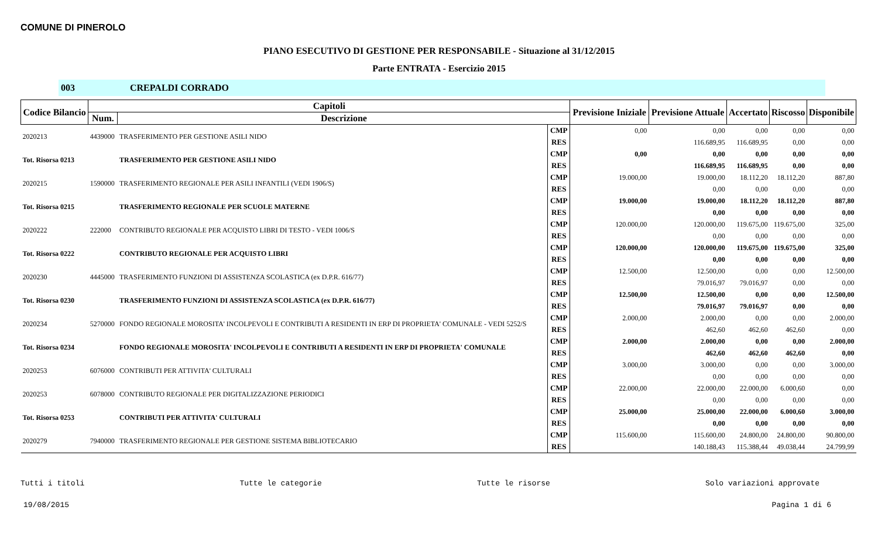COMUNE DI PINEROLO
PIANO ESECUTIVO DI GESTIONE PER RESPONSABILE - Situazione al 31/12/2015
Parte ENTRATA - Esercizio 2015
003 CREPALDI CORRADO
| Codice Bilancio | Capitoli | | | Previsione Iniziale | Previsione Attuale | Accertato | Riscosso | Disponibile |
| --- | --- | --- | --- | --- | --- | --- | --- | --- |
| | Num. | Descrizione | | | | | | |
| 2020213 | 4439000 | TRASFERIMENTO PER GESTIONE ASILI NIDO | CMP | 0,00 | 0,00 | 0,00 | 0,00 | 0,00 |
| | | | RES | | 116.689,95 | 116.689,95 | 0,00 | 0,00 |
| Tot. Risorsa 0213 | | TRASFERIMENTO PER GESTIONE ASILI NIDO | CMP | 0,00 | 0,00 | 0,00 | 0,00 | 0,00 |
| | | | RES | | 116.689,95 | 116.689,95 | 0,00 | 0,00 |
| 2020215 | 1590000 | TRASFERIMENTO REGIONALE PER ASILI INFANTILI (VEDI 1906/S) | CMP | 19.000,00 | 19.000,00 | 18.112,20 | 18.112,20 | 887,80 |
| | | | RES | | 0,00 | 0,00 | 0,00 | 0,00 |
| Tot. Risorsa 0215 | | TRASFERIMENTO REGIONALE PER SCUOLE MATERNE | CMP | 19.000,00 | 19.000,00 | 18.112,20 | 18.112,20 | 887,80 |
| | | | RES | | 0,00 | 0,00 | 0,00 | 0,00 |
| 2020222 | 222000 | CONTRIBUTO REGIONALE PER ACQUISTO LIBRI DI TESTO - VEDI 1006/S | CMP | 120.000,00 | 120.000,00 | 119.675,00 | 119.675,00 | 325,00 |
| | | | RES | | 0,00 | 0,00 | 0,00 | 0,00 |
| Tot. Risorsa 0222 | | CONTRIBUTO REGIONALE PER ACQUISTO LIBRI | CMP | 120.000,00 | 120.000,00 | 119.675,00 | 119.675,00 | 325,00 |
| | | | RES | | 0,00 | 0,00 | 0,00 | 0,00 |
| 2020230 | 4445000 | TRASFERIMENTO FUNZIONI DI ASSISTENZA SCOLASTICA (ex D.P.R. 616/77) | CMP | 12.500,00 | 12.500,00 | 0,00 | 0,00 | 12.500,00 |
| | | | RES | | 79.016,97 | 79.016,97 | 0,00 | 0,00 |
| Tot. Risorsa 0230 | | TRASFERIMENTO FUNZIONI DI ASSISTENZA SCOLASTICA (ex D.P.R. 616/77) | CMP | 12.500,00 | 12.500,00 | 0,00 | 0,00 | 12.500,00 |
| | | | RES | | 79.016,97 | 79.016,97 | 0,00 | 0,00 |
| 2020234 | 5270000 | FONDO REGIONALE MOROSITA' INCOLPEVOLI E CONTRIBUTI A RESIDENTI IN ERP DI PROPRIETA' COMUNALE - VEDI 5252/S | CMP | 2.000,00 | 2.000,00 | 0,00 | 0,00 | 2.000,00 |
| | | | RES | | 462,60 | 462,60 | 462,60 | 0,00 |
| Tot. Risorsa 0234 | | FONDO REGIONALE MOROSITA' INCOLPEVOLI E CONTRIBUTI A RESIDENTI IN ERP DI PROPRIETA' COMUNALE | CMP | 2.000,00 | 2.000,00 | 0,00 | 0,00 | 2.000,00 |
| | | | RES | | 462,60 | 462,60 | 462,60 | 0,00 |
| 2020253 | 6076000 | CONTRIBUTI PER ATTIVITA' CULTURALI | CMP | 3.000,00 | 3.000,00 | 0,00 | 0,00 | 3.000,00 |
| | | | RES | | 0,00 | 0,00 | 0,00 | 0,00 |
| 2020253 | 6078000 | CONTRIBUTO REGIONALE PER DIGITALIZZAZIONE PERIODICI | CMP | 22.000,00 | 22.000,00 | 22.000,00 | 6.000,60 | 0,00 |
| | | | RES | | 0,00 | 0,00 | 0,00 | 0,00 |
| Tot. Risorsa 0253 | | CONTRIBUTI PER ATTIVITA' CULTURALI | CMP | 25.000,00 | 25.000,00 | 22.000,00 | 6.000,60 | 3.000,00 |
| | | | RES | | 0,00 | 0,00 | 0,00 | 0,00 |
| 2020279 | 7940000 | TRASFERIMENTO REGIONALE PER GESTIONE SISTEMA BIBLIOTECARIO | CMP | 115.600,00 | 115.600,00 | 24.800,00 | 24.800,00 | 90.800,00 |
| | | | RES | | 140.188,43 | 115.388,44 | 49.038,44 | 24.799,99 |
Tutti i titoli Tutte le categorie Tutte le risorse Solo variazioni approvate
19/08/2015 Pagina 1 di 6